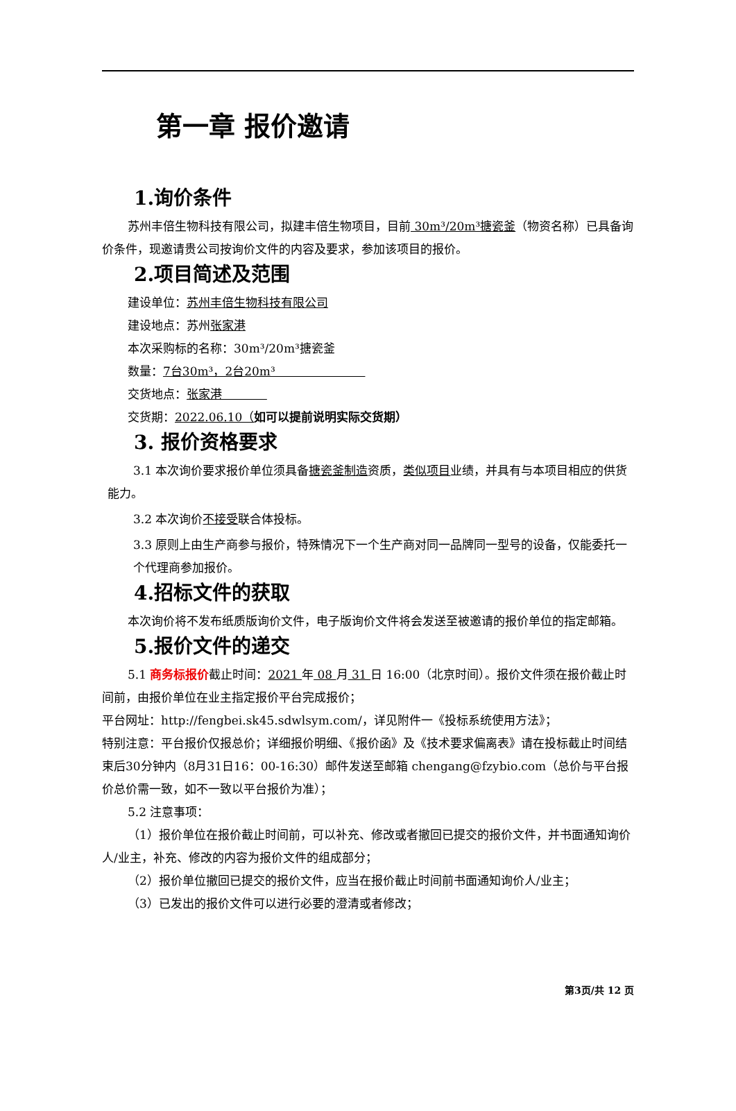第一章 报价邀请
1.询价条件
苏州丰倍生物科技有限公司，拟建丰倍生物项目，目前 30m³/20m³搪瓷釜（物资名称）已具备询价条件，现邀请贵公司按询价文件的内容及要求，参加该项目的报价。
2.项目简述及范围
建设单位：苏州丰倍生物科技有限公司
建设地点：苏州张家港
本次采购标的名称：30m³/20m³搪瓷釜
数量：7台30m³，2台20m³
交货地点：张家港
交货期：2022.06.10（如可以提前说明实际交货期）
3. 报价资格要求
3.1 本次询价要求报价单位须具备搪瓷釜制造资质，类似项目业绩，并具有与本项目相应的供货能力。
3.2 本次询价不接受联合体投标。
3.3 原则上由生产商参与报价，特殊情况下一个生产商对同一品牌同一型号的设备，仅能委托一个代理商参加报价。
4.招标文件的获取
本次询价将不发布纸质版询价文件，电子版询价文件将会发送至被邀请的报价单位的指定邮箱。
5.报价文件的递交
5.1 商务标报价截止时间：2021 年 08 月 31 日 16:00（北京时间）。报价文件须在报价截止时间前，由报价单位在业主指定报价平台完成报价；
平台网址：http://fengbei.sk45.sdwlsym.com/，详见附件一《投标系统使用方法》；
特别注意：平台报价仅报总价；详细报价明细、《报价函》及《技术要求偏离表》请在投标截止时间结束后30分钟内（8月31日16：00-16:30）邮件发送至邮箱 chengang@fzybio.com（总价与平台报价总价需一致，如不一致以平台报价为准）；
5.2 注意事项：
（1）报价单位在报价截止时间前，可以补充、修改或者撤回已提交的报价文件，并书面通知询价人/业主，补充、修改的内容为报价文件的组成部分；
（2）报价单位撤回已提交的报价文件，应当在报价截止时间前书面通知询价人/业主；
（3）已发出的报价文件可以进行必要的澄清或者修改；
第3页/共 12 页